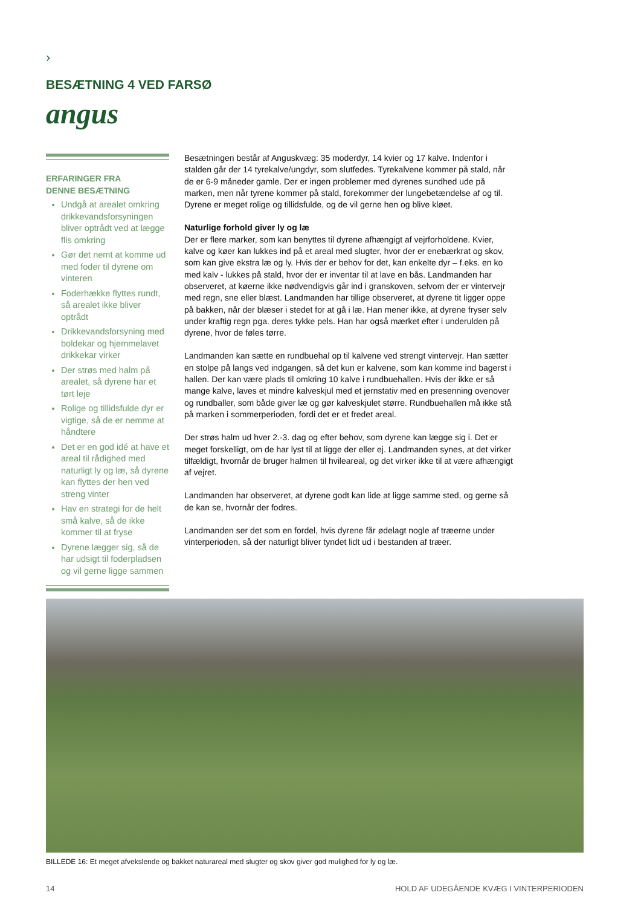›
BESÆTNING 4 VED FARSØ
angus
ERFARINGER FRA
DENNE BESÆTNING
Undgå at arealet omkring drikkevandsforsyningen bliver optrådt ved at lægge flis omkring
Gør det nemt at komme ud med foder til dyrene om vinteren
Foderhække flyttes rundt, så arealet ikke bliver optrådt
Drikkevandsforsyning med boldekar og hjemmelavet drikkekar virker
Der strøs med halm på arealet, så dyrene har et tørt leje
Rolige og tillidsfulde dyr er vigtige, så de er nemme at håndtere
Det er en god idé at have et areal til rådighed med naturligt ly og læ, så dyrene kan flyttes der hen ved streng vinter
Hav en strategi for de helt små kalve, så de ikke kommer til at fryse
Dyrene lægger sig, så de har udsigt til foderpladsen og vil gerne ligge sammen
Besætningen består af Anguskvæg: 35 moderdyr, 14 kvier og 17 kalve. Indenfor i stalden går der 14 tyrekalve/ungdyr, som slutfedes. Tyrekalvene kommer på stald, når de er 6-9 måneder gamle. Der er ingen problemer med dyrenes sundhed ude på marken, men når tyrene kommer på stald, forekommer der lungebetændelse af og til. Dyrene er meget rolige og tillidsfulde, og de vil gerne hen og blive kløet.
Naturlige forhold giver ly og læ
Der er flere marker, som kan benyttes til dyrene afhængigt af vejrforholdene. Kvier, kalve og køer kan lukkes ind på et areal med slugter, hvor der er enebærkrat og skov, som kan give ekstra læ og ly. Hvis der er behov for det, kan enkelte dyr – f.eks. en ko med kalv - lukkes på stald, hvor der er inventar til at lave en bås. Landmanden har observeret, at køerne ikke nødvendigvis går ind i granskoven, selvom der er vintervejr med regn, sne eller blæst. Landmanden har tillige observeret, at dyrene tit ligger oppe på bakken, når der blæser i stedet for at gå i læ. Han mener ikke, at dyrene fryser selv under kraftig regn pga. deres tykke pels. Han har også mærket efter i underulden på dyrene, hvor de føles tørre.
Landmanden kan sætte en rundbuehal op til kalvene ved strengt vintervejr. Han sætter en stolpe på langs ved indgangen, så det kun er kalvene, som kan komme ind bagerst i hallen. Der kan være plads til omkring 10 kalve i rundbuehallen. Hvis der ikke er så mange kalve, laves et mindre kalveskjul med et jernstativ med en presenning ovenover og rundballer, som både giver læ og gør kalveskjulet større. Rundbuehallen må ikke stå på marken i sommerperioden, fordi det er et fredet areal.
Der strøs halm ud hver 2.-3. dag og efter behov, som dyrene kan lægge sig i. Det er meget forskelligt, om de har lyst til at ligge der eller ej. Landmanden synes, at det virker tilfældigt, hvornår de bruger halmen til hvileareal, og det virker ikke til at være afhængigt af vejret.
Landmanden har observeret, at dyrene godt kan lide at ligge samme sted, og gerne så de kan se, hvornår der fodres.
Landmanden ser det som en fordel, hvis dyrene får ødelagt nogle af træerne under vinterperioden, så der naturligt bliver tyndet lidt ud i bestanden af træer.
BILLEDE 16: Et meget afvekslende og bakket naturareal med slugter og skov giver god mulighed for ly og læ.
14 HOLD AF UDEGÅENDE KVÆG I VINTERPERIODEN